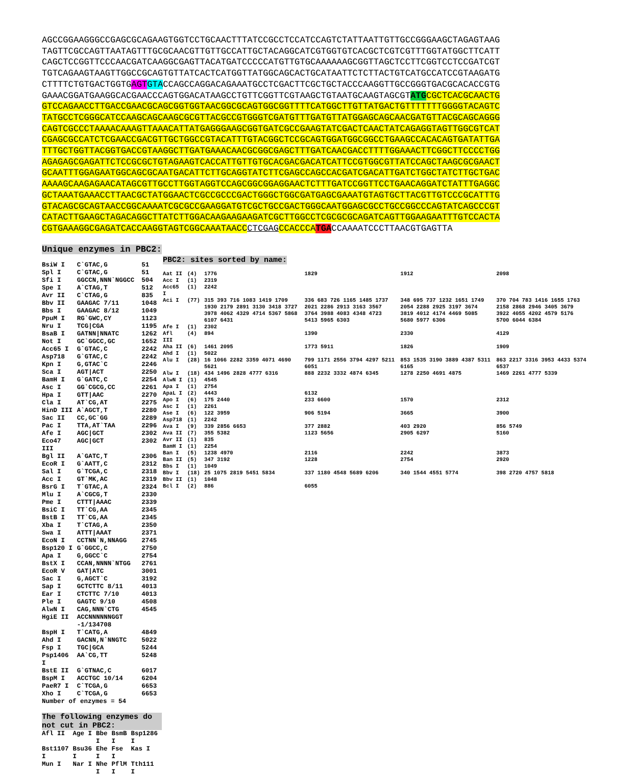AGCCGGAAGGGCCGAGCGCAGAAGTGGTCCTGCAACTTTATCCGCCTCCATCCAGTCTATTAATTGTTGCCGGGAAGCTAGAGTAAG TAGTTCGCCAGTTAATAGTTTGCGCAACGTTGTTGCCATTGCTACAGGCATCGTGGTGTCACGCTCGTCGTTTGGTATGGCTTCATT CAGCTCCGGTTCCCAACGATCAAGGCGAGTTACATGATCCCCCATGTTGTGCAAAAAAGCGGTTAGCTCCTTCGGTCCTCCGATCGT TGTCAGAAGTAAGTTGGCCGCAGTGTTATCACTCATGGTTATGGCAGCACTGCATAATTCTCTTACTGTCATGCCATCCGTAAGATG CTTTTCTGTGACTGGTGAGT GTACCAGCCAGGACAGAAATGCCTCGACTTCGCTGCTACCCAAGGTTGCCGGGTGACGCACACCGTG GAAACGGATGAAGGCACGAACCCAGTGGACATAAGCCTGTTCGGTTCGTAAGCTGTAATGCAAGTAGCGTATG CGCTCACGCAACTG GTCCAGAACCTTGACCGAACGCAGCGGTGGTAACGGCGCAGTGGCGGTTTTCATGGCTTGTTATGACTGTTTTTTTGGGGTACAGTC TATGCCTCGGGCATCCAAGCAGCAAGCGCGTTACGCCGTGGGTCGATGTTTGATGTTATGGAGCAGCAACGATGTTACGCAGCAGGG CAGTCGCCCTAAAACAAAGTTAAACATTATGAGGGAAGCGGTGATCGCCGAAGTATCGACTCAACTATCAGAGGTAGTTGGCGTCAT CGAGCGCCATCTCGAACCGACGTTGCTGGCCGTACATTTGTACGGCTCCGCAGTGGATGGCGGCCTGAAGCCACACAGTGATATTGA TTTGCTGGTTACGGTGACCGTAAGGCTTGATGAAACAACGCGGCGAGCTTTGATCAACGACCTTTTGGAAACTTCGGCTTCCCCTGG AGAGAGCGAGATTCTCCGCGCTGTAGAAGTCACCATTGTTGTGCACGACGACATCATTCCGTGGCGTTATCCAGCTAAGCGCGAACT GCAATTTGGAGAATGGCAGCGCAATGACATTCTTGCAGGTATCTTCGAGCCAGCCACGATCGACATTGATCTGGCTATCTTGCTGAC AAAAGCAAGAGAACATAGCGTTGCCTTGGTAGGTCCAGCGGCGGAGGAACTCTTTGATCCGGTTCCTGAACAGGATCTATTTGAGGC GCTAAATGAAACCTTAACGCTATGGAACTCGCCGCCCGACTGGGCTGGCGATGAGCGAAATGTAGTGCTTACGTTGTCCCGCATTTG GTACAGCGCAGTAACCGGCAAAATCGCGCCGAAGGATGTCGCTGCCGACTGGGCAATGGAGCGCCTGCCGGCCCAGTATCAGCCCGT CATACTTGAAGCTAGACAGGCTTATCTTGGACAAGAAGAAGATCGCTTGGCCTCGCGCGCAGATCAGTTGGAAGAATTTGTCCACTA CGTGAAAGGCGAGATCACCAAGGTAGTCGGCAAATAACC CTCGAG CCACCCA TGACCAAAATCCCTTAACGTGAGTTA
Unique enzymes in PBC2:
| BsiW I | C`GTAC,G | 51 |
| Spl I | C`GTAC,G | 51 |
| Sfi I | GGCCN,NNN`NGGCC | 504 |
| Spe I | A`CTAG,T | 512 |
| Avr II | C`CTAG,G | 835 |
| Bbv II | GAAGAC 7/11 | 1048 |
| Bbs I | GAAGAC 8/12 | 1049 |
| PpuM I | RG`GWC,CY | 1123 |
| Nru I | TCG/CGA | 1195 |
| BsaB I | GATNN/NNATC | 1262 |
| Not I | GC`GGCC,GC | 1652 |
| Acc65 I | G`GTAC,C | 2242 |
| Asp718 | G`GTAC,C | 2242 |
| Kpn I | G,GTAC`C | 2246 |
| Sca I | AGT/ACT | 2250 |
| BamH I | G`GATC,C | 2254 |
| Asc I | GG`CGCG,CC | 2261 |
| Hpa I | GTT/AAC | 2270 |
| Cla I | AT`CG,AT | 2275 |
| HinD III | A`AGCT,T | 2280 |
| Sac II | CC,GC`GG | 2289 |
| Pac I | TTA,AT`TAA | 2296 |
| Afe I | AGC/GCT | 2302 |
| Eco47 III | AGC/GCT | 2302 |
| Bgl II | A`GATC,T | 2306 |
| EcoR I | G`AATT,C | 2312 |
| Sal I | G`TCGA,C | 2318 |
| Acc I | GT`MK,AC | 2319 |
| BsrG I | T`GTAC,A | 2324 |
| Mlu I | A`CGCG,T | 2330 |
| Pme I | CTTT/AAAC | 2339 |
| BsiC I | TT`CG,AA | 2345 |
| BstB I | TT`CG,AA | 2345 |
| Xba I | T`CTAG,A | 2350 |
| Swa I | ATTT/AAAT | 2371 |
| EcoN I | CCTNN`N,NNAGG | 2745 |
| Bsp120 I | G`GGCC,C | 2750 |
| Apa I | G,GGCC`C | 2754 |
| BstX I | CCAN,NNNN`NTGG | 2761 |
| EcoR V | GAT/ATC | 3001 |
| Sac I | G,AGCT`C | 3192 |
| Sap I | GCTCTTC 8/11 | 4013 |
| Ear I | CTCTTC 7/10 | 4013 |
| Ple I | GAGTC 9/10 | 4508 |
| AlwN I | CAG,NNN`CTG | 4545 |
| HgiE II | ACCNNNNNNGGT -1/134708 | |
| BspH I | T`CATG,A | 4849 |
| Ahd I | GACNN,N`NNGTC | 5022 |
| Fsp I | TGC/GCA | 5244 |
| Psp1406 I | AA`CG,TT | 5248 |
| BstE II | G`GTNAC,C | 6017 |
| BspM I | ACCTGC 10/14 | 6204 |
| PaeR7 I | C`TCGA,G | 6653 |
| Xho I | C`TCGA,G | 6653 |
| Number of enzymes = 54 | | |
The following enzymes do not cut in PBC2:
| Afl II | Age I | Bbe I | BsmB I | Bsp1286 I |
| Bst1107 I | Bsu36 I | Ehe I | Fse I | Kas I |
| Mun I | Nar I | Nhe I | PflM I | Tth111 I |
PBC2: sites sorted by name:
| Aat II | (4) | 1776 | 1829 | 1912 | 2098 |
| Acc I | (1) | 2319 | | | |
| Acc65 I | (1) | 2242 | | | |
| Aci I | (77) | 315 393 716 1083 1419 1709 1930 2179 2891 3130 3418 3727 3978 4062 4329 4714 5367 5868 6107 6431 | 336 683 726 1165 1485 1737 2021 2286 2913 3163 3567 3764 3988 4083 4348 4723 5413 5965 6303 | 348 695 737 1232 1651 1749 2054 2288 2925 3197 3674 3819 4012 4174 4469 5085 5680 5977 6306 | 370 704 783 1416 1655 1763 2158 2868 2946 3405 3679 3922 4055 4202 4579 5176 5700 6044 6384 |
| Afe I | (1) | 2302 | | | |
| Afl III | (4) | 894 | 1390 | 2330 | 4129 |
| Aha II | (6) | 1461 2095 | 1773 5911 | 1826 | 1909 |
| Ahd I | (1) | 5022 | | | |
| Alu I | (28) | 16 1066 2282 3359 4071 4690 5621 | 799 1171 2556 3794 4297 5211 6051 | 853 1535 3190 3889 4387 5311 6165 | 863 2217 3316 3953 4433 5374 6537 |
| Alw I | (18) | 434 1496 2828 4777 6316 | 888 2232 3332 4874 6345 | 1278 2250 4691 4875 | 1469 2261 4777 5339 |
| AlwN I | (1) | 4545 | | | |
| Apa I | (1) | 2754 | | | |
| ApaL I | (2) | 4443 | 6132 | | |
| Apo I | (6) | 175 2440 | 233 6600 | 1570 | 2312 |
| Asc I | (1) | 2261 | | | |
| Ase I | (6) | 122 3959 | 906 5194 | 3665 | 3900 |
| Asp718 | (1) | 2242 | | | |
| Ava I | (9) | 339 2856 6653 | 377 2882 | 403 2920 | 856 5749 |
| Ava II | (7) | 355 5382 | 1123 5656 | 2905 6297 | 5160 |
| Avr II | (1) | 835 | | | |
| BamH I | (1) | 2254 | | | |
| Ban I | (5) | 1238 4970 | 2116 | 2242 | 3873 |
| Ban II | (5) | 347 3192 | 1228 | 2754 | 2920 |
| Bbs I | (1) | 1049 | | | |
| Bbv I | (18) | 25 1075 2819 5451 5834 | 337 1180 4548 5689 6206 | 340 1544 4551 5774 | 398 2720 4757 5818 |
| Bbv II | (1) | 1048 | | | |
| Bcl I | (2) | 886 | 6055 | | |